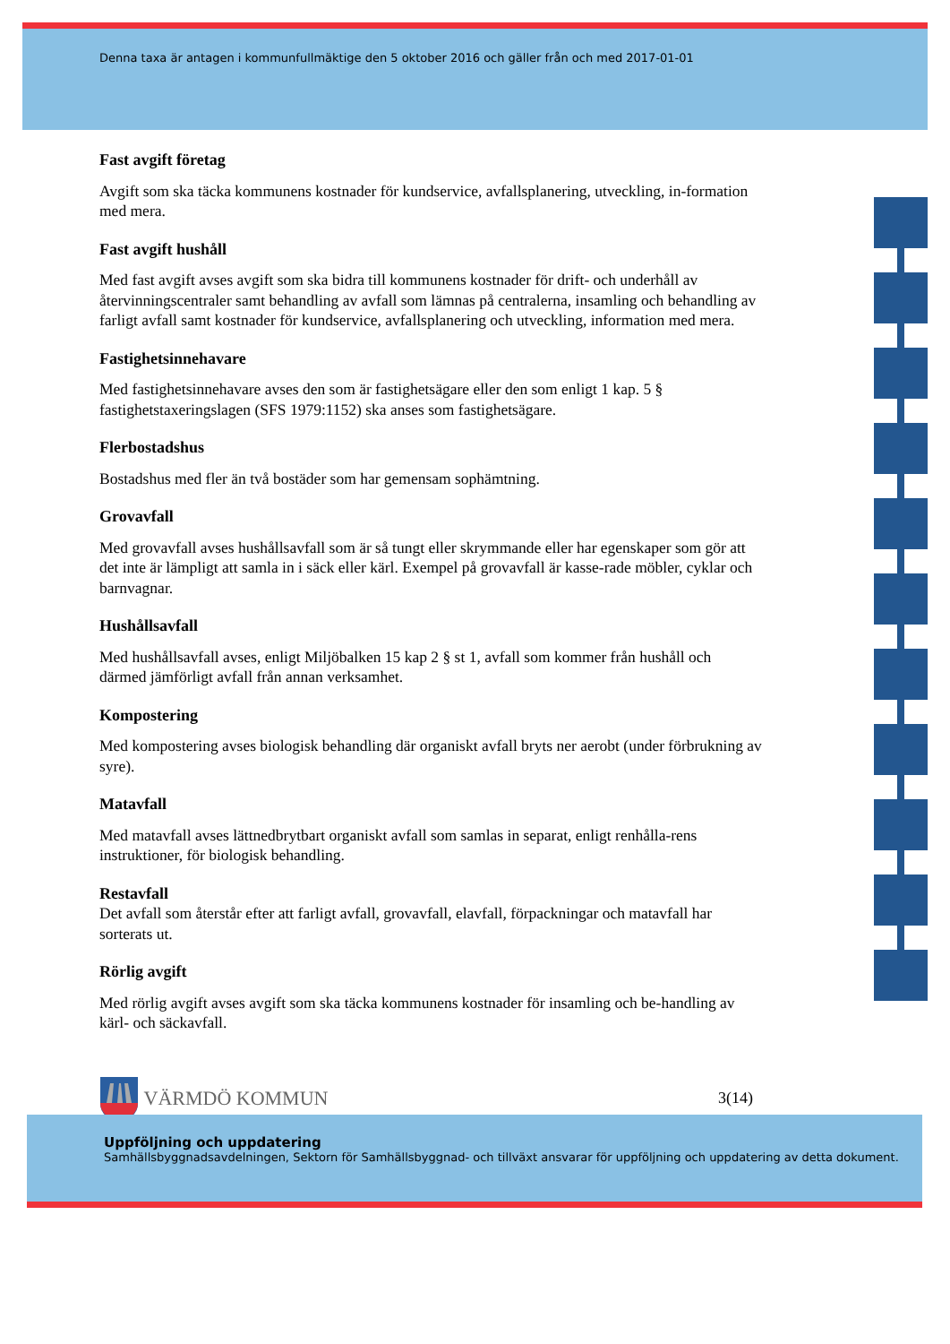Denna taxa är antagen i kommunfullmäktige den 5 oktober 2016 och gäller från och med 2017-01-01
Fast avgift företag
Avgift som ska täcka kommunens kostnader för kundservice, avfallsplanering, utveckling, in-formation med mera.
Fast avgift hushåll
Med fast avgift avses avgift som ska bidra till kommunens kostnader för drift- och underhåll av återvinningscentraler samt behandling av avfall som lämnas på centralerna, insamling och behandling av farligt avfall samt kostnader för kundservice, avfallsplanering och utveckling, information med mera.
Fastighetsinnehavare
Med fastighetsinnehavare avses den som är fastighetsägare eller den som enligt 1 kap. 5 § fastighetstaxeringslagen (SFS 1979:1152) ska anses som fastighetsägare.
Flerbostadshus
Bostadshus med fler än två bostäder som har gemensam sophämtning.
Grovavfall
Med grovavfall avses hushållsavfall som är så tungt eller skrymmande eller har egenskaper som gör att det inte är lämpligt att samla in i säck eller kärl. Exempel på grovavfall är kasse-rade möbler, cyklar och barnvagnar.
Hushållsavfall
Med hushållsavfall avses, enligt Miljöbalken 15 kap 2 § st 1, avfall som kommer från hushåll och därmed jämförligt avfall från annan verksamhet.
Kompostering
Med kompostering avses biologisk behandling där organiskt avfall bryts ner aerobt (under förbrukning av syre).
Matavfall
Med matavfall avses lättnedbrytbart organiskt avfall som samlas in separat, enligt renhålla-rens instruktioner, för biologisk behandling.
Restavfall
Det avfall som återstår efter att farligt avfall, grovavfall, elavfall, förpackningar och matavfall har sorterats ut.
Rörlig avgift
Med rörlig avgift avses avgift som ska täcka kommunens kostnader för insamling och be-handling av kärl- och säckavfall.
VÄRMDÖ KOMMUN
3(14)
Uppföljning och uppdatering
Samhällsbyggnadsavdelningen, Sektorn för Samhällsbyggnad- och tillväxt ansvarar för uppföljning och uppdatering av detta dokument.